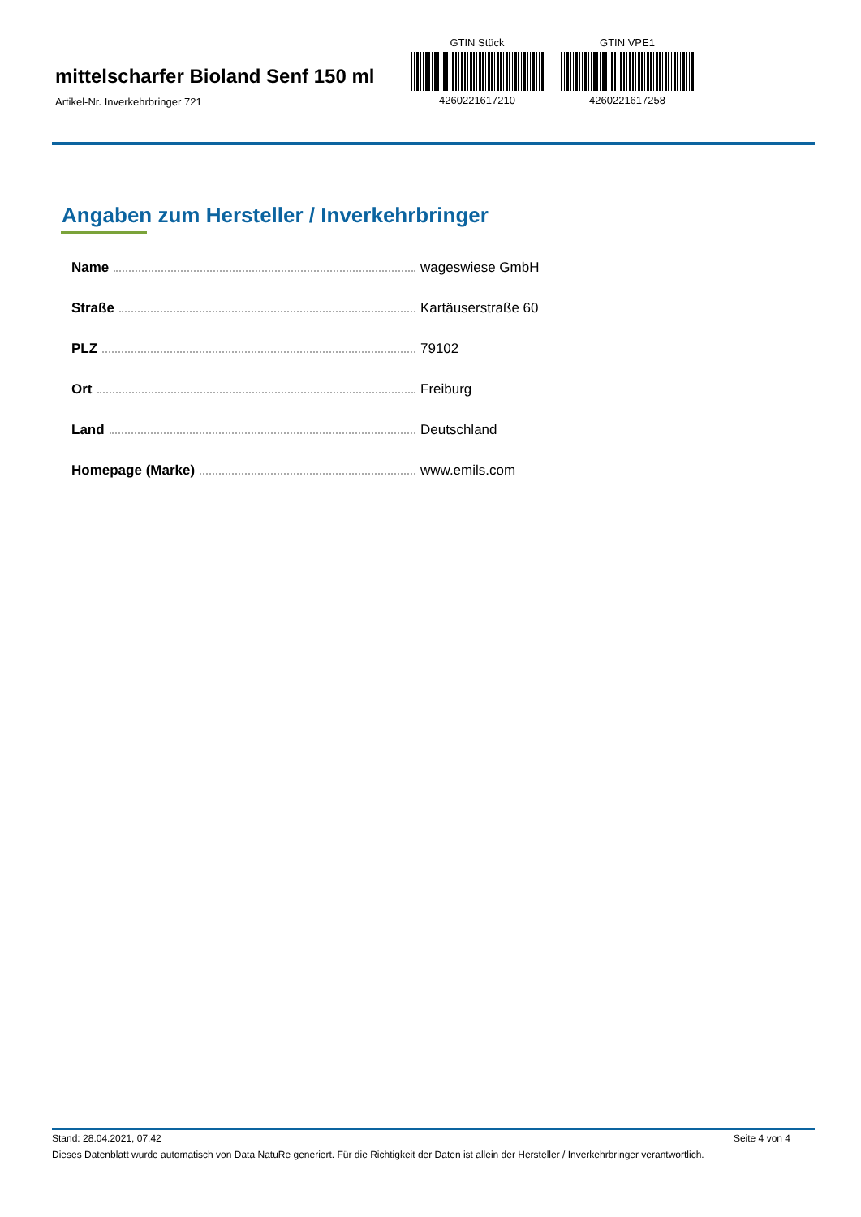mittelscharfer Bioland Senf 150 ml
Artikel-Nr. Inverkehrbringer 721
GTIN Stück
4260221617210
GTIN VPE1
4260221617258
Angaben zum Hersteller / Inverkehrbringer
| Name | wageswiese GmbH |
| Straße | Kartäuserstraße 60 |
| PLZ | 79102 |
| Ort | Freiburg |
| Land | Deutschland |
| Homepage (Marke) | www.emils.com |
Stand: 28.04.2021, 07:42 Seite 4 von 4
Dieses Datenblatt wurde automatisch von Data NatuRe generiert. Für die Richtigkeit der Daten ist allein der Hersteller / Inverkehrbringer verantwortlich.